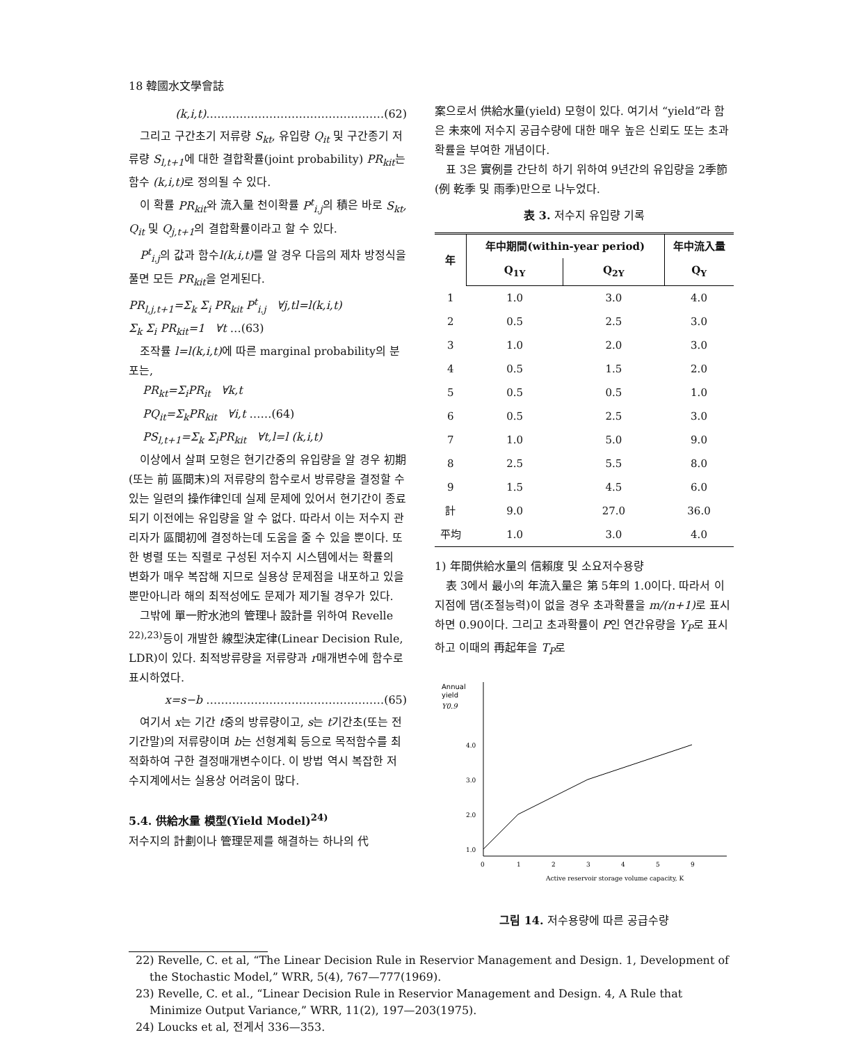18 韓國水文學會誌
(k,i,t)…………………………………………(62)
그리고 구간초기 저류량 S<sub>kt</sub>, 유입량 Q<sub>it</sub> 및 구간종기 저류량 S<sub>l,t+1</sub>에 대한 결합확률(joint probability) PR<sub>kit</sub>는 함수 (k,i,t) 로 정의될 수 있다.
이 확률 PR<sub>kit</sub>와 流入量 천이확률 P<sup>t</sup><sub>i.j</sub>의 積은 바로 S<sub>kt</sub>, Q<sub>it</sub> 및 Q<sub>j,t+1</sub>의 결합확률이라고 할 수 있다.
P<sup>t</sup><sub>i.j</sub>의 값과 함수l(k,i,t) 를 알 경우 다음의 제차 방정식을 풀면 모든 PR<sub>kit</sub>을 얻게된다.
PR<sub>l,j,t+1</sub>=Σ<sub>k</sub> Σ<sub>i</sub> PR<sub>kit</sub> P<sup>t</sup><sub>i.j</sub> ∀j,tl=l(k,i,t)
Σ<sub>k</sub> Σ<sub>i</sub> PR<sub>kit</sub>=1 ∀t …(63)
조작률 l=l(k,i,t) 에 따른 marginal probability의 분포는,
PR<sub>kt</sub>=Σ<sub>i</sub>PR<sub>it</sub> ∀k,t
PQ<sub>it</sub>=Σ<sub>k</sub>PR<sub>kit</sub> ∀i,t ……(64)
PS<sub>l,t+1</sub>=Σ<sub>k</sub> Σ<sub>i</sub>PR<sub>kit</sub> ∀t,l=l (k,i,t)
이상에서 살펴 모형은 현기간중의 유입량을 알 경우 初期(또는 前 區間末)의 저류량의 함수로서 방류량을 결정할 수 있는 일련의 操作律인데 실제 문제에 있어서 현기간이 종료되기 이전에는 유입량을 알 수 없다. 따라서 이는 저수지 관리자가 區間初에 결정하는데 도움을 줄 수 있을 뿐이다. 또한 병렬 또는 직렬로 구성된 저수지 시스템에서는 확률의 변화가 매우 복잡해 지므로 실용상 문제점을 내포하고 있을 뿐만아니라 해의 최적성에도 문제가 제기될 경우가 있다.
그밖에 單一貯水池의 管理나 設計를 위하여 Revelle <sup>22),23)</sup>등이 개발한 線型決定律(Linear Decision Rule, LDR)이 있다. 최적방류량을 저류량과 r매개변수에 함수로 표시하였다.
x=s−b …………………………………………(65)
여기서 x는 기간 t중의 방류량이고, s는 t기간초(또는 전기간말)의 저류량이며 b는 선형계획 등으로 목적함수를 최적화하여 구한 결정매개변수이다. 이 방법 역시 복잡한 저수지계에서는 실용상 어려움이 많다.
5.4. 供給水量 模型(Yield Model)<sup>24)</sup>
저수지의 計劃이나 管理문제를 해결하는 하나의 代
案으로서 供給水量(yield) 모형이 있다. 여기서 “yield”라 함은 未來에 저수지 공급수량에 대한 매우 높은 신뢰도 또는 초과확률을 부여한 개념이다.
표 3은 實例를 간단히 하기 위하여 9년간의 유입량을 2季節(例 乾季 및 雨季)만으로 나누었다.
表 3. 저수지 유입량 기록
| 年 | 年中期間(within-year period) | | 年中流入量 |
| --- | --- | --- | --- |
| | Q<sub>1Y</sub> | Q<sub>2Y</sub> | Q<sub>Y</sub> |
| 1 | 1.0 | 3.0 | 4.0 |
| 2 | 0.5 | 2.5 | 3.0 |
| 3 | 1.0 | 2.0 | 3.0 |
| 4 | 0.5 | 1.5 | 2.0 |
| 5 | 0.5 | 0.5 | 1.0 |
| 6 | 0.5 | 2.5 | 3.0 |
| 7 | 1.0 | 5.0 | 9.0 |
| 8 | 2.5 | 5.5 | 8.0 |
| 9 | 1.5 | 4.5 | 6.0 |
| 計 | 9.0 | 27.0 | 36.0 |
| 平均 | 1.0 | 3.0 | 4.0 |
1) 年間供給水量의 信賴度 및 소요저수용량
表 3에서 最小의 年流入量은 第 5年의 1.0이다. 따라서 이 지점에 댐(조절능력)이 없을 경우 초과확률을 m/(n+1) 로 표시하면 0.90이다. 그리고 초과확률이 P인 연간유량을 Y<sub>P</sub>로 표시하고 이때의 再起年을 T<sub>P</sub>로
Annual
yield
Y0.9
4.0
3.0
2.0
1.0
0
1
2
3
4
5
9
Active reservoir storage volume capacity, K
그림 14. 저수용량에 따른 공급수량
22) Revelle, C. et al, “The Linear Decision Rule in Reservior Management and Design. 1, Development of the Stochastic Model,” WRR, 5(4), 767—777(1969).
23) Revelle, C. et al., “Linear Decision Rule in Reservior Management and Design. 4, A Rule that Minimize Output Variance,” WRR, 11(2), 197—203(1975).
24) Loucks et al, 전게서 336—353.